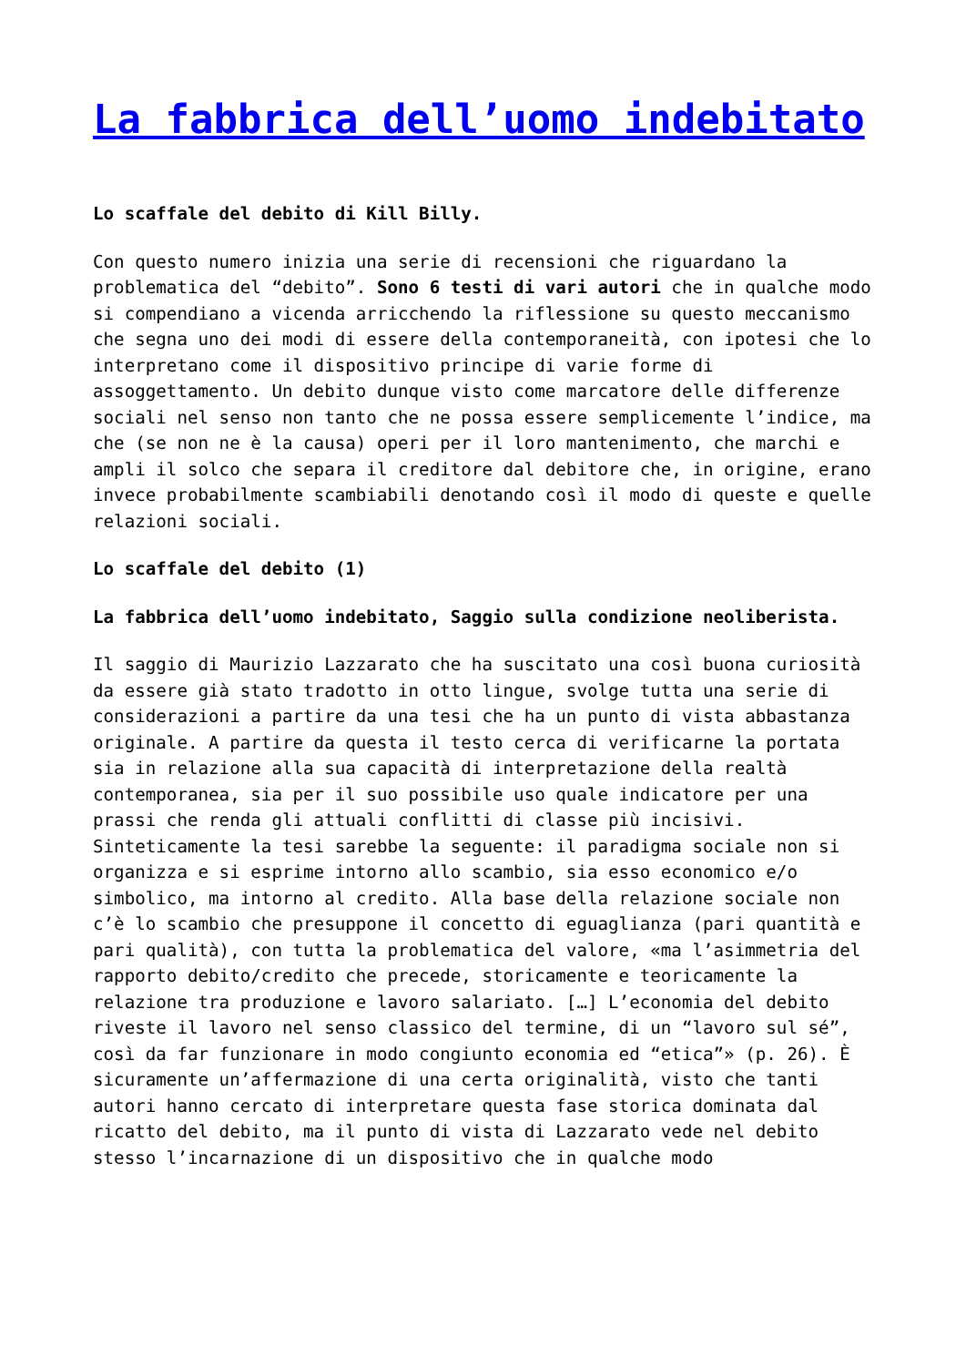La fabbrica dell’uomo indebitato
Lo scaffale del debito di Kill Billy.
Con questo numero inizia una serie di recensioni che riguardano la problematica del “debito”. Sono 6 testi di vari autori che in qualche modo si compendiano a vicenda arricchendo la riflessione su questo meccanismo che segna uno dei modi di essere della contemporaneità, con ipotesi che lo interpretano come il dispositivo principe di varie forme di assoggettamento. Un debito dunque visto come marcatore delle differenze sociali nel senso non tanto che ne possa essere semplicemente l’indice, ma che (se non ne è la causa) operi per il loro mantenimento, che marchi e ampli il solco che separa il creditore dal debitore che, in origine, erano invece probabilmente scambiabili denotando così il modo di queste e quelle relazioni sociali.
Lo scaffale del debito (1)
La fabbrica dell’uomo indebitato, Saggio sulla condizione neoliberista.
Il saggio di Maurizio Lazzarato che ha suscitato una così buona curiosità da essere già stato tradotto in otto lingue, svolge tutta una serie di considerazioni a partire da una tesi che ha un punto di vista abbastanza originale. A partire da questa il testo cerca di verificarne la portata sia in relazione alla sua capacità di interpretazione della realtà contemporanea, sia per il suo possibile uso quale indicatore per una prassi che renda gli attuali conflitti di classe più incisivi. Sinteticamente la tesi sarebbe la seguente: il paradigma sociale non si organizza e si esprime intorno allo scambio, sia esso economico e/o simbolico, ma intorno al credito. Alla base della relazione sociale non c’è lo scambio che presuppone il concetto di eguaglianza (pari quantità e pari qualità), con tutta la problematica del valore, «ma l’asimmetria del rapporto debito/credito che precede, storicamente e teoricamente la relazione tra produzione e lavoro salariato. […] L’economia del debito riveste il lavoro nel senso classico del termine, di un “lavoro sul sé”, così da far funzionare in modo congiunto economia ed “etica”» (p. 26). È sicuramente un’affermazione di una certa originalità, visto che tanti autori hanno cercato di interpretare questa fase storica dominata dal ricatto del debito, ma il punto di vista di Lazzarato vede nel debito stesso l’incarnazione di un dispositivo che in qualche modo